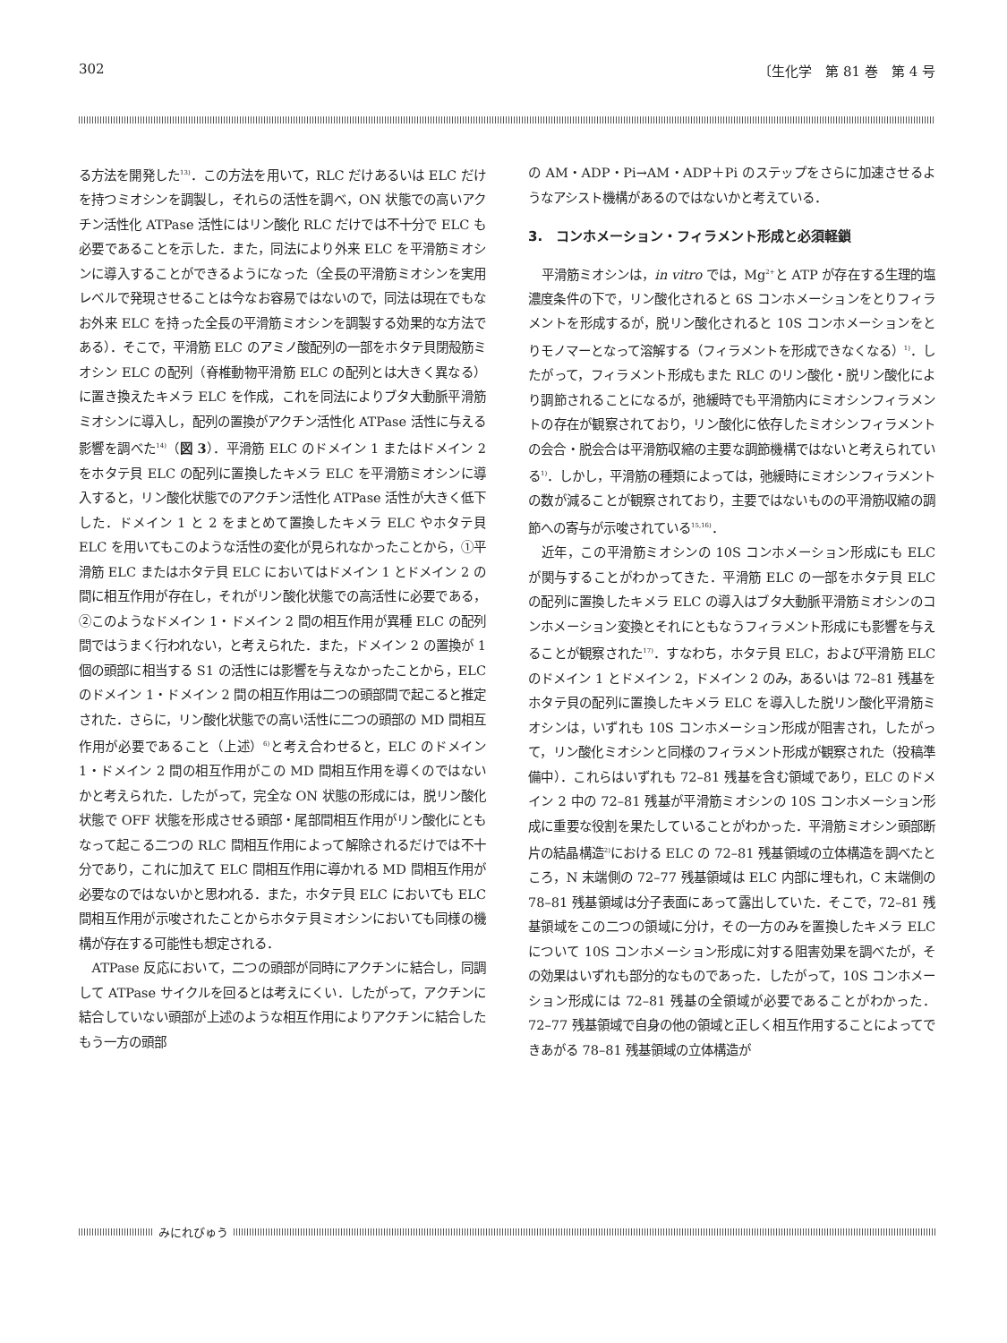302 〔生化学　第 81 巻　第 4 号
る方法を開発した<sup>13)</sup>．この方法を用いて，RLC だけあるいは ELC だけを持つミオシンを調製し，それらの活性を調べ，ON 状態での高いアクチン活性化 ATPase 活性にはリン酸化 RLC だけでは不十分で ELC も必要であることを示した．また，同法により外来 ELC を平滑筋ミオシンに導入することができるようになった（全長の平滑筋ミオシンを実用レベルで発現させることは今なお容易ではないので，同法は現在でもなお外来 ELC を持った全長の平滑筋ミオシンを調製する効果的な方法である）．そこで，平滑筋 ELC のアミノ酸配列の一部をホタテ貝閉殻筋ミオシン ELC の配列（脊椎動物平滑筋 ELC の配列とは大きく異なる）に置き換えたキメラ ELC を作成，これを同法によりブタ大動脈平滑筋ミオシンに導入し，配列の置換がアクチン活性化 ATPase 活性に与える影響を調べた<sup>14)</sup>（図 3）．平滑筋 ELC のドメイン 1 またはドメイン 2 をホタテ貝 ELC の配列に置換したキメラ ELC を平滑筋ミオシンに導入すると，リン酸化状態でのアクチン活性化 ATPase 活性が大きく低下した．ドメイン 1 と 2 をまとめて置換したキメラ ELC やホタテ貝 ELC を用いてもこのような活性の変化が見られなかったことから，①平滑筋 ELC またはホタテ貝 ELC においてはドメイン 1 とドメイン 2 の間に相互作用が存在し，それがリン酸化状態での高活性に必要である，②このようなドメイン 1・ドメイン 2 間の相互作用が異種 ELC の配列間ではうまく行われない，と考えられた．また，ドメイン 2 の置換が 1 個の頭部に相当する S1 の活性には影響を与えなかったことから，ELC のドメイン 1・ドメイン 2 間の相互作用は二つの頭部間で起こると推定された．さらに，リン酸化状態での高い活性に二つの頭部の MD 間相互作用が必要であること（上述）<sup>6)</sup>と考え合わせると，ELC のドメイン 1・ドメイン 2 間の相互作用がこの MD 間相互作用を導くのではないかと考えられた．したがって，完全な ON 状態の形成には，脱リン酸化状態で OFF 状態を形成させる頭部・尾部間相互作用がリン酸化にともなって起こる二つの RLC 間相互作用によって解除されるだけでは不十分であり，これに加えて ELC 間相互作用に導かれる MD 間相互作用が必要なのではないかと思われる．また，ホタテ貝 ELC においても ELC 間相互作用が示唆されたことからホタテ貝ミオシンにおいても同様の機構が存在する可能性も想定される．
ATPase 反応において，二つの頭部が同時にアクチンに結合し，同調して ATPase サイクルを回るとは考えにくい．したがって，アクチンに結合していない頭部が上述のような相互作用によりアクチンに結合したもう一方の頭部
の AM・ADP・Pi→AM・ADP＋Pi のステップをさらに加速させるようなアシスト機構があるのではないかと考えている．
3.　コンホメーション・フィラメント形成と必須軽鎖
平滑筋ミオシンは，in vitro では，Mg<sup>2+</sup>と ATP が存在する生理的塩濃度条件の下で，リン酸化されると 6S コンホメーションをとりフィラメントを形成するが，脱リン酸化されると 10S コンホメーションをとりモノマーとなって溶解する（フィラメントを形成できなくなる）<sup>1)</sup>．したがって，フィラメント形成もまた RLC のリン酸化・脱リン酸化により調節されることになるが，弛緩時でも平滑筋内にミオシンフィラメントの存在が観察されており，リン酸化に依存したミオシンフィラメントの会合・脱会合は平滑筋収縮の主要な調節機構ではないと考えられている<sup>1)</sup>．しかし，平滑筋の種類によっては，弛緩時にミオシンフィラメントの数が減ることが観察されており，主要ではないものの平滑筋収縮の調節への寄与が示唆されている<sup>15,16)</sup>．
近年，この平滑筋ミオシンの 10S コンホメーション形成にも ELC が関与することがわかってきた．平滑筋 ELC の一部をホタテ貝 ELC の配列に置換したキメラ ELC の導入はブタ大動脈平滑筋ミオシンのコンホメーション変換とそれにともなうフィラメント形成にも影響を与えることが観察された<sup>17)</sup>．すなわち，ホタテ貝 ELC，および平滑筋 ELC のドメイン 1 とドメイン 2，ドメイン 2 のみ，あるいは 72–81 残基をホタテ貝の配列に置換したキメラ ELC を導入した脱リン酸化平滑筋ミオシンは，いずれも 10S コンホメーション形成が阻害され，したがって，リン酸化ミオシンと同様のフィラメント形成が観察された（投稿準備中）．これらはいずれも 72–81 残基を含む領域であり，ELC のドメイン 2 中の 72–81 残基が平滑筋ミオシンの 10S コンホメーション形成に重要な役割を果たしていることがわかった．平滑筋ミオシン頭部断片の結晶構造<sup>2)</sup>における ELC の 72–81 残基領域の立体構造を調べたところ，N 末端側の 72–77 残基領域は ELC 内部に埋もれ，C 末端側の 78–81 残基領域は分子表面にあって露出していた．そこで，72–81 残基領域をこの二つの領域に分け，その一方のみを置換したキメラ ELC について 10S コンホメーション形成に対する阻害効果を調べたが，その効果はいずれも部分的なものであった．したがって，10S コンホメーション形成には 72–81 残基の全領域が必要であることがわかった．72–77 残基領域で自身の他の領域と正しく相互作用することによってできあがる 78–81 残基領域の立体構造が
みにれびゅう